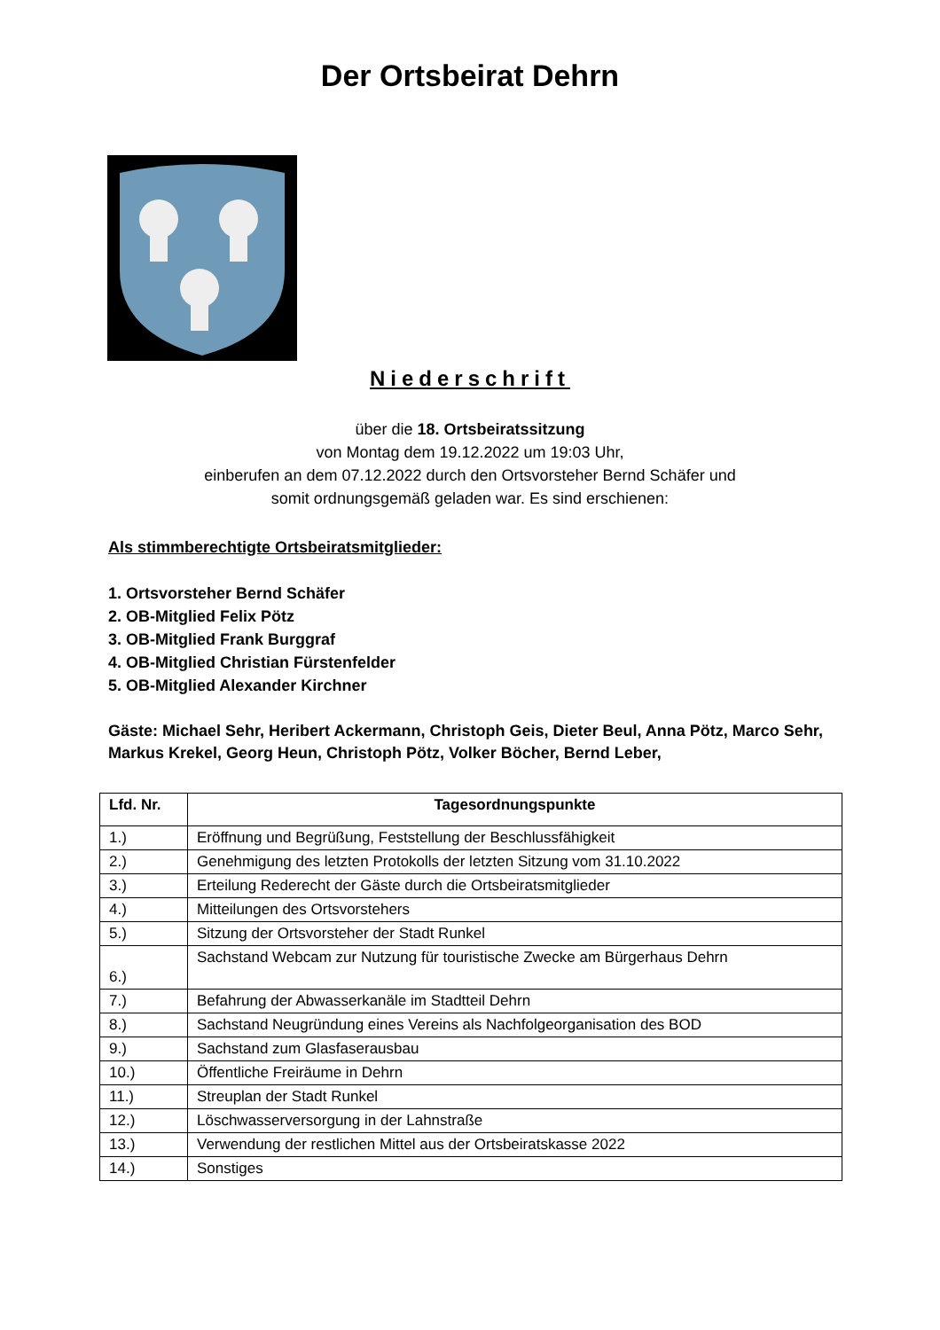Der Ortsbeirat Dehrn
Niederschrift
über die 18. Ortsbeiratssitzung
von Montag dem 19.12.2022 um 19:03 Uhr,
einberufen an dem 07.12.2022 durch den Ortsvorsteher Bernd Schäfer und
somit ordnungsgemäß geladen war. Es sind erschienen:
Als stimmberechtigte Ortsbeiratsmitglieder:
1. Ortsvorsteher Bernd Schäfer
2. OB-Mitglied Felix Pötz
3. OB-Mitglied Frank Burggraf
4. OB-Mitglied Christian Fürstenfelder
5. OB-Mitglied Alexander Kirchner
Gäste: Michael Sehr, Heribert Ackermann, Christoph Geis, Dieter Beul, Anna Pötz, Marco Sehr, Markus Krekel, Georg Heun, Christoph Pötz, Volker Böcher, Bernd Leber,
| Lfd. Nr. | Tagesordnungspunkte |
| --- | --- |
| 1.) | Eröffnung und Begrüßung, Feststellung der Beschlussfähigkeit |
| 2.) | Genehmigung des letzten Protokolls der letzten Sitzung vom 31.10.2022 |
| 3.) | Erteilung Rederecht der Gäste durch die Ortsbeiratsmitglieder |
| 4.) | Mitteilungen des Ortsvorstehers |
| 5.) | Sitzung der Ortsvorsteher der Stadt Runkel |
| 6.) | Sachstand Webcam zur Nutzung für touristische Zwecke am Bürgerhaus Dehrn |
| 7.) | Befahrung der Abwasserkanäle im Stadtteil Dehrn |
| 8.) | Sachstand Neugründung eines Vereins als Nachfolgeorganisation des BOD |
| 9.) | Sachstand zum Glasfaserausbau |
| 10.) | Öffentliche Freiräume in Dehrn |
| 11.) | Streuplan der Stadt Runkel |
| 12.) | Löschwasserversorgung in der Lahnstraße |
| 13.) | Verwendung der restlichen Mittel aus der Ortsbeiratskasse 2022 |
| 14.) | Sonstiges |